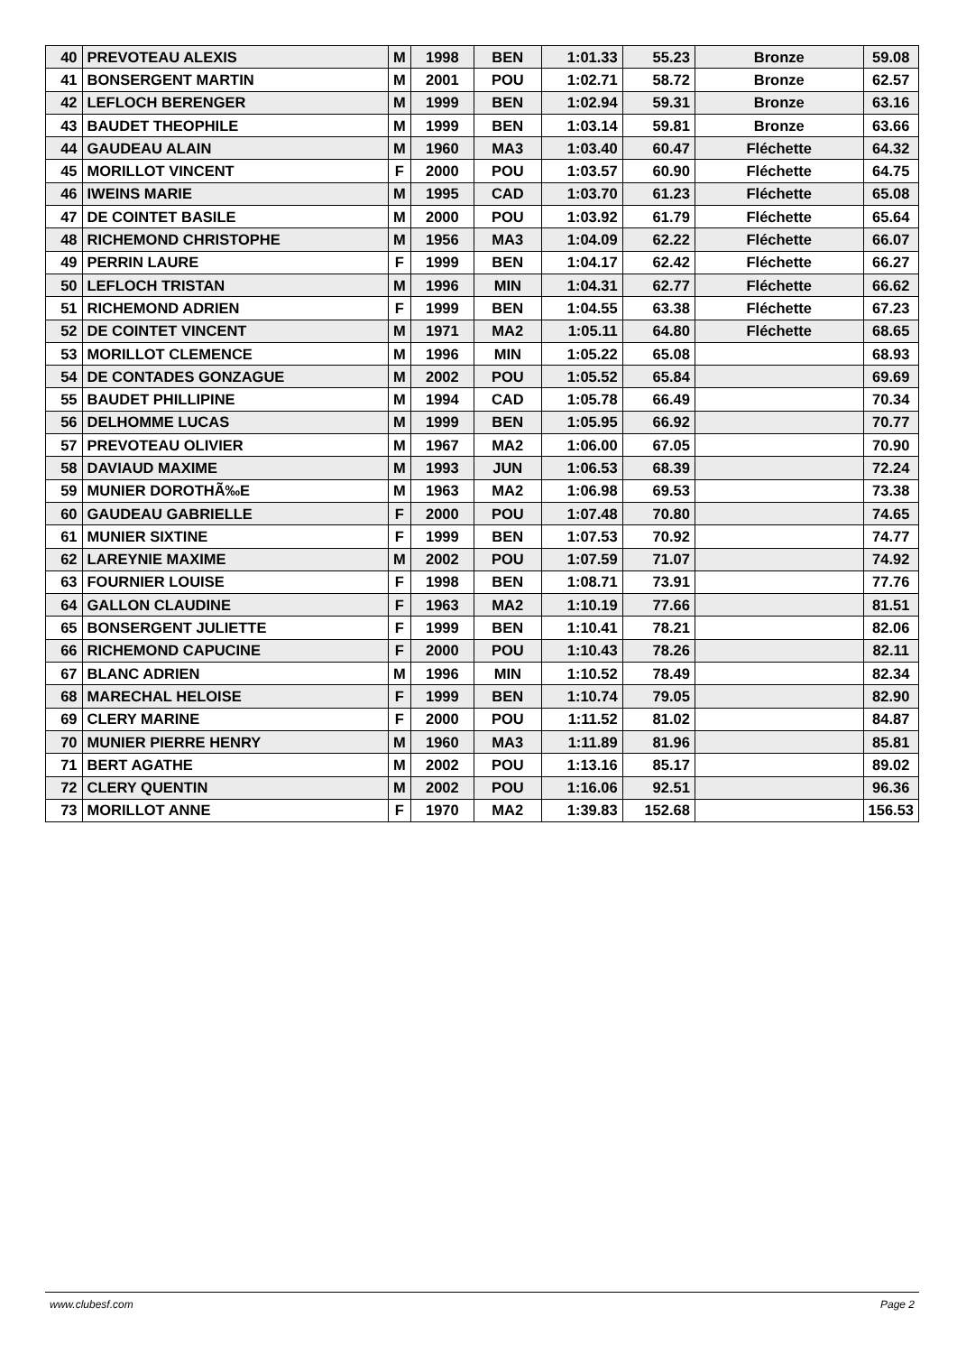| 40 | PREVOTEAU ALEXIS | M | 1998 | BEN | 1:01.33 | 55.23 | Bronze | 59.08 |
| 41 | BONSERGENT MARTIN | M | 2001 | POU | 1:02.71 | 58.72 | Bronze | 62.57 |
| 42 | LEFLOCH BERENGER | M | 1999 | BEN | 1:02.94 | 59.31 | Bronze | 63.16 |
| 43 | BAUDET THEOPHILE | M | 1999 | BEN | 1:03.14 | 59.81 | Bronze | 63.66 |
| 44 | GAUDEAU ALAIN | M | 1960 | MA3 | 1:03.40 | 60.47 | Fléchette | 64.32 |
| 45 | MORILLOT VINCENT | F | 2000 | POU | 1:03.57 | 60.90 | Fléchette | 64.75 |
| 46 | IWEINS MARIE | M | 1995 | CAD | 1:03.70 | 61.23 | Fléchette | 65.08 |
| 47 | DE COINTET BASILE | M | 2000 | POU | 1:03.92 | 61.79 | Fléchette | 65.64 |
| 48 | RICHEMOND CHRISTOPHE | M | 1956 | MA3 | 1:04.09 | 62.22 | Fléchette | 66.07 |
| 49 | PERRIN LAURE | F | 1999 | BEN | 1:04.17 | 62.42 | Fléchette | 66.27 |
| 50 | LEFLOCH TRISTAN | M | 1996 | MIN | 1:04.31 | 62.77 | Fléchette | 66.62 |
| 51 | RICHEMOND ADRIEN | F | 1999 | BEN | 1:04.55 | 63.38 | Fléchette | 67.23 |
| 52 | DE COINTET VINCENT | M | 1971 | MA2 | 1:05.11 | 64.80 | Fléchette | 68.65 |
| 53 | MORILLOT CLEMENCE | M | 1996 | MIN | 1:05.22 | 65.08 | | 68.93 |
| 54 | DE CONTADES GONZAGUE | M | 2002 | POU | 1:05.52 | 65.84 | | 69.69 |
| 55 | BAUDET PHILLIPINE | M | 1994 | CAD | 1:05.78 | 66.49 | | 70.34 |
| 56 | DELHOMME LUCAS | M | 1999 | BEN | 1:05.95 | 66.92 | | 70.77 |
| 57 | PREVOTEAU OLIVIER | M | 1967 | MA2 | 1:06.00 | 67.05 | | 70.90 |
| 58 | DAVIAUD MAXIME | M | 1993 | JUN | 1:06.53 | 68.39 | | 72.24 |
| 59 | MUNIER DOROTHÃ‰E | M | 1963 | MA2 | 1:06.98 | 69.53 | | 73.38 |
| 60 | GAUDEAU GABRIELLE | F | 2000 | POU | 1:07.48 | 70.80 | | 74.65 |
| 61 | MUNIER SIXTINE | F | 1999 | BEN | 1:07.53 | 70.92 | | 74.77 |
| 62 | LAREYNIE MAXIME | M | 2002 | POU | 1:07.59 | 71.07 | | 74.92 |
| 63 | FOURNIER LOUISE | F | 1998 | BEN | 1:08.71 | 73.91 | | 77.76 |
| 64 | GALLON CLAUDINE | F | 1963 | MA2 | 1:10.19 | 77.66 | | 81.51 |
| 65 | BONSERGENT JULIETTE | F | 1999 | BEN | 1:10.41 | 78.21 | | 82.06 |
| 66 | RICHEMOND CAPUCINE | F | 2000 | POU | 1:10.43 | 78.26 | | 82.11 |
| 67 | BLANC ADRIEN | M | 1996 | MIN | 1:10.52 | 78.49 | | 82.34 |
| 68 | MARECHAL HELOISE | F | 1999 | BEN | 1:10.74 | 79.05 | | 82.90 |
| 69 | CLERY MARINE | F | 2000 | POU | 1:11.52 | 81.02 | | 84.87 |
| 70 | MUNIER PIERRE HENRY | M | 1960 | MA3 | 1:11.89 | 81.96 | | 85.81 |
| 71 | BERT AGATHE | M | 2002 | POU | 1:13.16 | 85.17 | | 89.02 |
| 72 | CLERY QUENTIN | M | 2002 | POU | 1:16.06 | 92.51 | | 96.36 |
| 73 | MORILLOT ANNE | F | 1970 | MA2 | 1:39.83 | 152.68 | | 156.53 |
www.clubesf.com Page 2